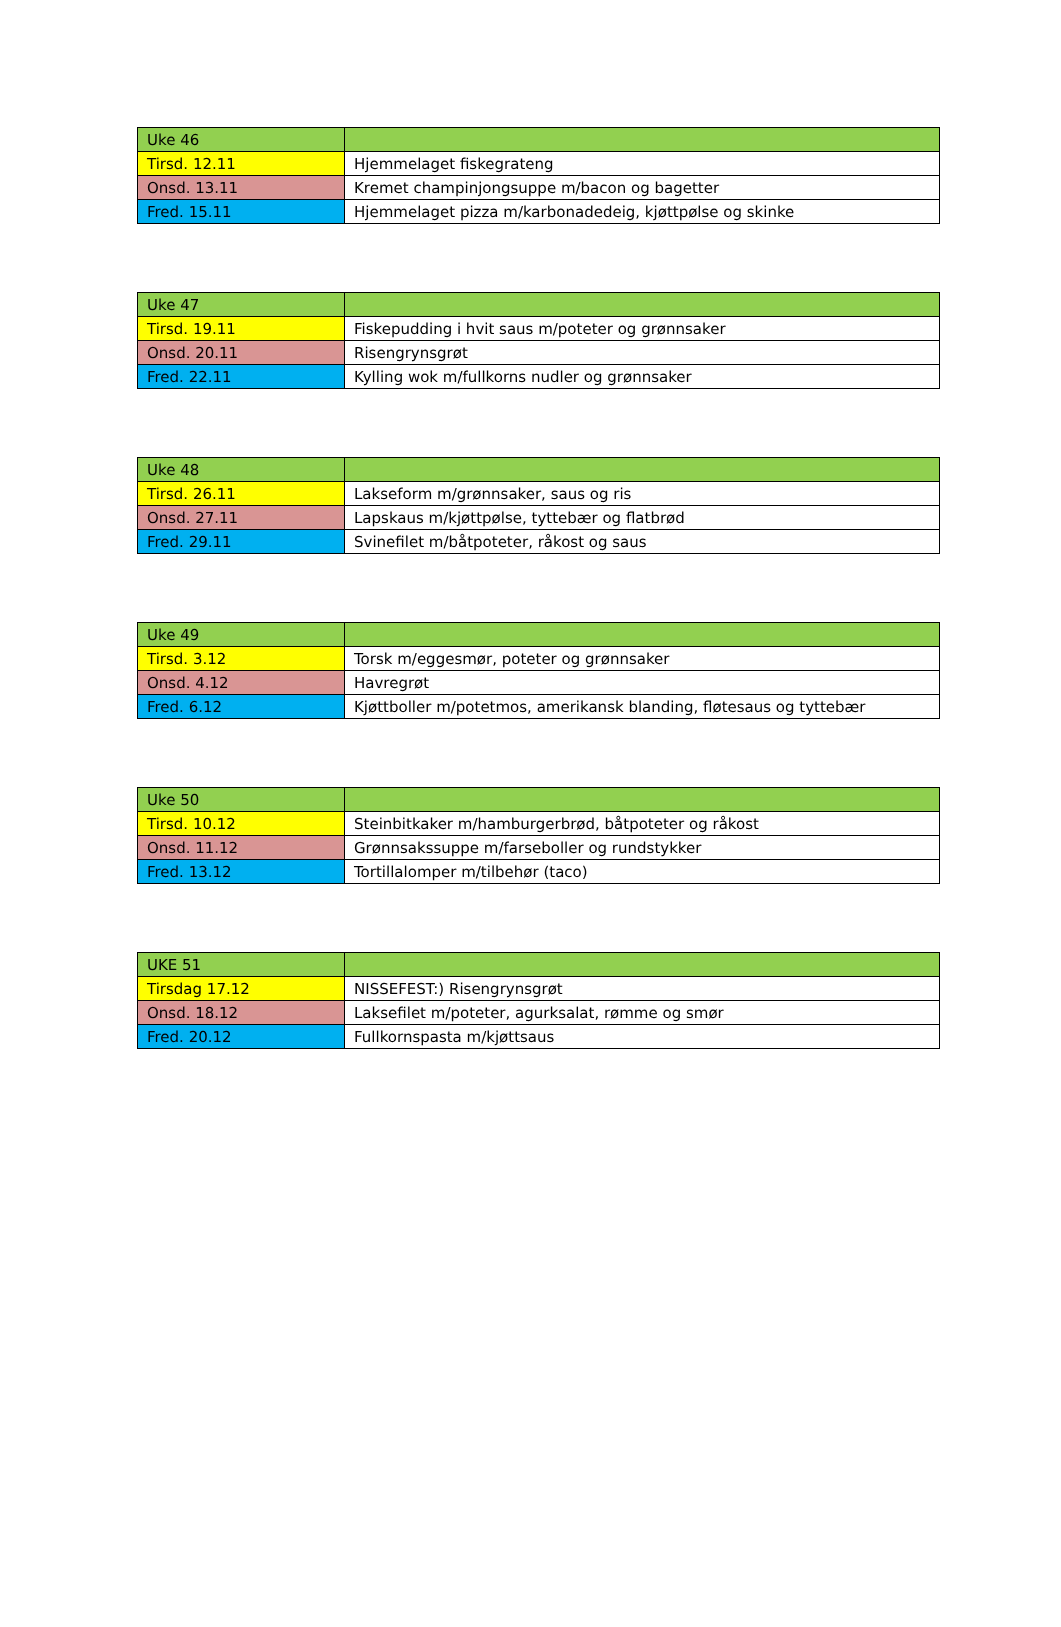| Uke 46 | |
| Tirsd. 12.11 | Hjemmelaget fiskegrateng |
| Onsd. 13.11 | Kremet champinjongsuppe m/bacon og bagetter |
| Fred. 15.11 | Hjemmelaget pizza m/karbonadedeig, kjøttpølse og skinke |
| Uke 47 | |
| Tirsd. 19.11 | Fiskepudding i hvit saus m/poteter og grønnsaker |
| Onsd. 20.11 | Risengrynsgrøt |
| Fred. 22.11 | Kylling wok m/fullkorns nudler og grønnsaker |
| Uke 48 | |
| Tirsd. 26.11 | Lakseform m/grønnsaker, saus og ris |
| Onsd. 27.11 | Lapskaus m/kjøttpølse, tyttebær og flatbrød |
| Fred. 29.11 | Svinefilet m/båtpoteter, råkost og saus |
| Uke 49 | |
| Tirsd. 3.12 | Torsk m/eggesmør, poteter og grønnsaker |
| Onsd. 4.12 | Havregrøt |
| Fred. 6.12 | Kjøttboller m/potetmos, amerikansk blanding, fløtesaus og tyttebær |
| Uke 50 | |
| Tirsd. 10.12 | Steinbitkaker m/hamburgerbrød, båtpoteter og råkost |
| Onsd. 11.12 | Grønnsakssuppe m/farseboller og rundstykker |
| Fred. 13.12 | Tortillalomper m/tilbehør (taco) |
| UKE 51 | |
| Tirsdag 17.12 | NISSEFEST:) Risengrynsgrøt |
| Onsd. 18.12 | Laksefilet m/poteter, agurksalat, rømme og smør |
| Fred. 20.12 | Fullkornspasta m/kjøttsaus |